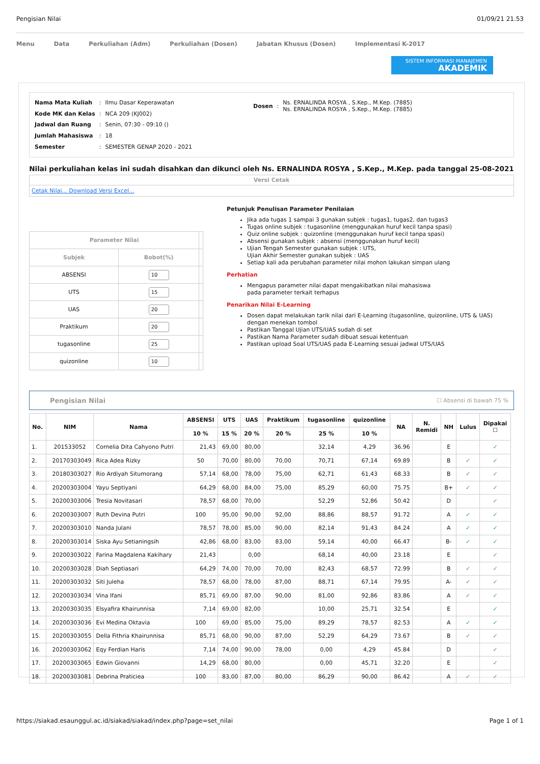Pengisian Nilai 01/09/21 21.53
Menu Data Perkuliahan (Adm) Perkuliahan (Dosen) Jabatan Khusus (Dosen) Implementasi K-2017
SISTEM INFORMASI MANAJEMEN
AKADEMIK
| Nama Mata Kuliah | : | Ilmu Dasar Keperawatan |
| Kode MK dan Kelas | : | NCA 209 (KJ002) |
| Jadwal dan Ruang | : | Senin, 07:30 - 09:10 () |
| Jumlah Mahasiswa | : | 18 |
| Semester | : | SEMESTER GENAP 2020 - 2021 |
| Dosen | : | Ns. ERNALINDA ROSYA , S.Kep., M.Kep. (7885) Ns. ERNALINDA ROSYA , S.Kep., M.Kep. (7885) |
Nilai perkuliahan kelas ini sudah disahkan dan dikunci oleh Ns. ERNALINDA ROSYA , S.Kep., M.Kep. pada tanggal 25-08-2021
Versi Cetak
Cetak Nilai... Download Versi Excel...
| Parameter Nilai | | |
| --- | --- | --- |
| Subjek | Bobot(%) | |
| ABSENSI | 10 | |
| UTS | 15 | |
| UAS | 20 | |
| Praktikum | 20 | |
| tugasonline | 25 | |
| quizonline | 10 | |
Petunjuk Penulisan Parameter Penilaian
Jika ada tugas 1 sampai 3 gunakan subjek : tugas1, tugas2, dan tugas3
Tugas online subjek : tugasonline (menggunakan huruf kecil tanpa spasi)
Quiz online subjek : quizonline (menggunakan huruf kecil tanpa spasi)
Absensi gunakan subjek : absensi (menggunakan huruf kecil)
Ujian Tengah Semester gunakan subjek : UTS,
Ujian Akhir Semester gunakan subjek : UAS
Setiap kali ada perubahan parameter nilai mohon lakukan simpan ulang
Perhatian
Mengapus parameter nilai dapat mengakibatkan nilai mahasiswa
pada parameter terkait terhapus
Penarikan Nilai E-Learning
Dosen dapat melakukan tarik nilai dari E-Learning (tugasonline, quizonline, UTS & UAS)
dengan menekan tombol
Pastikan Tanggal Ujian UTS/UAS sudah di set
Pastikan Nama Parameter sudah dibuat sesuai ketentuan
Pastikan upload Soal UTS/UAS pada E-Learning sesuai jadwal UTS/UAS
Pengisian Nilai ☐ Absensi di bawah 75 %
| No. | NIM | Nama | ABSENSI | UTS | UAS | Praktikum | tugasonline | quizonline | NA | N. Remidi | NH | Lulus | Dipakai ☐ |
| --- | --- | --- | --- | --- | --- | --- | --- | --- | --- | --- | --- | --- | --- |
| | | | 10 % | 15 % | 20 % | 20 % | 25 % | 10 % | | | | | |
| 1. | 201533052 | Cornelia Dita Cahyono Putri | 21,43 | 69,00 | 80,00 | | 32,14 | 4,29 | 36.96 | | E | | ✓ |
| 2. | 20170303049 | Rica Adea Rizky | 50 | 70,00 | 80,00 | 70,00 | 70,71 | 67,14 | 69.89 | | B | ✓ | ✓ |
| 3. | 20180303027 | Rio Ardiyah Situmorang | 57,14 | 68,00 | 78,00 | 75,00 | 62,71 | 61,43 | 68.33 | | B | ✓ | ✓ |
| 4. | 20200303004 | Yayu Septiyani | 64,29 | 68,00 | 84,00 | 75,00 | 85,29 | 60,00 | 75.75 | | B+ | ✓ | ✓ |
| 5. | 20200303006 | Tresia Novitasari | 78,57 | 68,00 | 70,00 | | 52,29 | 52,86 | 50.42 | | D | | ✓ |
| 6. | 20200303007 | Ruth Devina Putri | 100 | 95,00 | 90,00 | 92,00 | 88,86 | 88,57 | 91.72 | | A | ✓ | ✓ |
| 7. | 20200303010 | Nanda Julani | 78,57 | 78,00 | 85,00 | 90,00 | 82,14 | 91,43 | 84.24 | | A | ✓ | ✓ |
| 8. | 20200303014 | Siska Ayu Setianingsih | 42,86 | 68,00 | 83,00 | 83,00 | 59,14 | 40,00 | 66.47 | | B- | ✓ | ✓ |
| 9. | 20200303022 | Farina Magdalena Kakihary | 21,43 | | 0,00 | | 68,14 | 40,00 | 23.18 | | E | | ✓ |
| 10. | 20200303028 | Diah Septiasari | 64,29 | 74,00 | 70,00 | 70,00 | 82,43 | 68,57 | 72.99 | | B | ✓ | ✓ |
| 11. | 20200303032 | Siti Juleha | 78,57 | 68,00 | 78,00 | 87,00 | 88,71 | 67,14 | 79.95 | | A- | ✓ | ✓ |
| 12. | 20200303034 | Vina Ifani | 85,71 | 69,00 | 87,00 | 90,00 | 81,00 | 92,86 | 83.86 | | A | ✓ | ✓ |
| 13. | 20200303035 | Elsyafira Khairunnisa | 7,14 | 69,00 | 82,00 | | 10,00 | 25,71 | 32.54 | | E | | ✓ |
| 14. | 20200303036 | Evi Medina Oktavia | 100 | 69,00 | 85,00 | 75,00 | 89,29 | 78,57 | 82.53 | | A | ✓ | ✓ |
| 15. | 20200303055 | Della Fithria Khairunnisa | 85,71 | 68,00 | 90,00 | 87,00 | 52,29 | 64,29 | 73.67 | | B | ✓ | ✓ |
| 16. | 20200303062 | Eqy Ferdian Haris | 7,14 | 74,00 | 90,00 | 78,00 | 0,00 | 4,29 | 45.84 | | D | | ✓ |
| 17. | 20200303065 | Edwin Giovanni | 14,29 | 68,00 | 80,00 | | 0,00 | 45,71 | 32.20 | | E | | ✓ |
| 18. | 20200303081 | Debrina Praticiea | 100 | 83,00 | 87,00 | 80,00 | 86,29 | 90,00 | 86.42 | | A | ✓ | ✓ |
https://siakad.esaunggul.ac.id/siakad/siakad/index.php?page=set_nilai Page 1 of 1